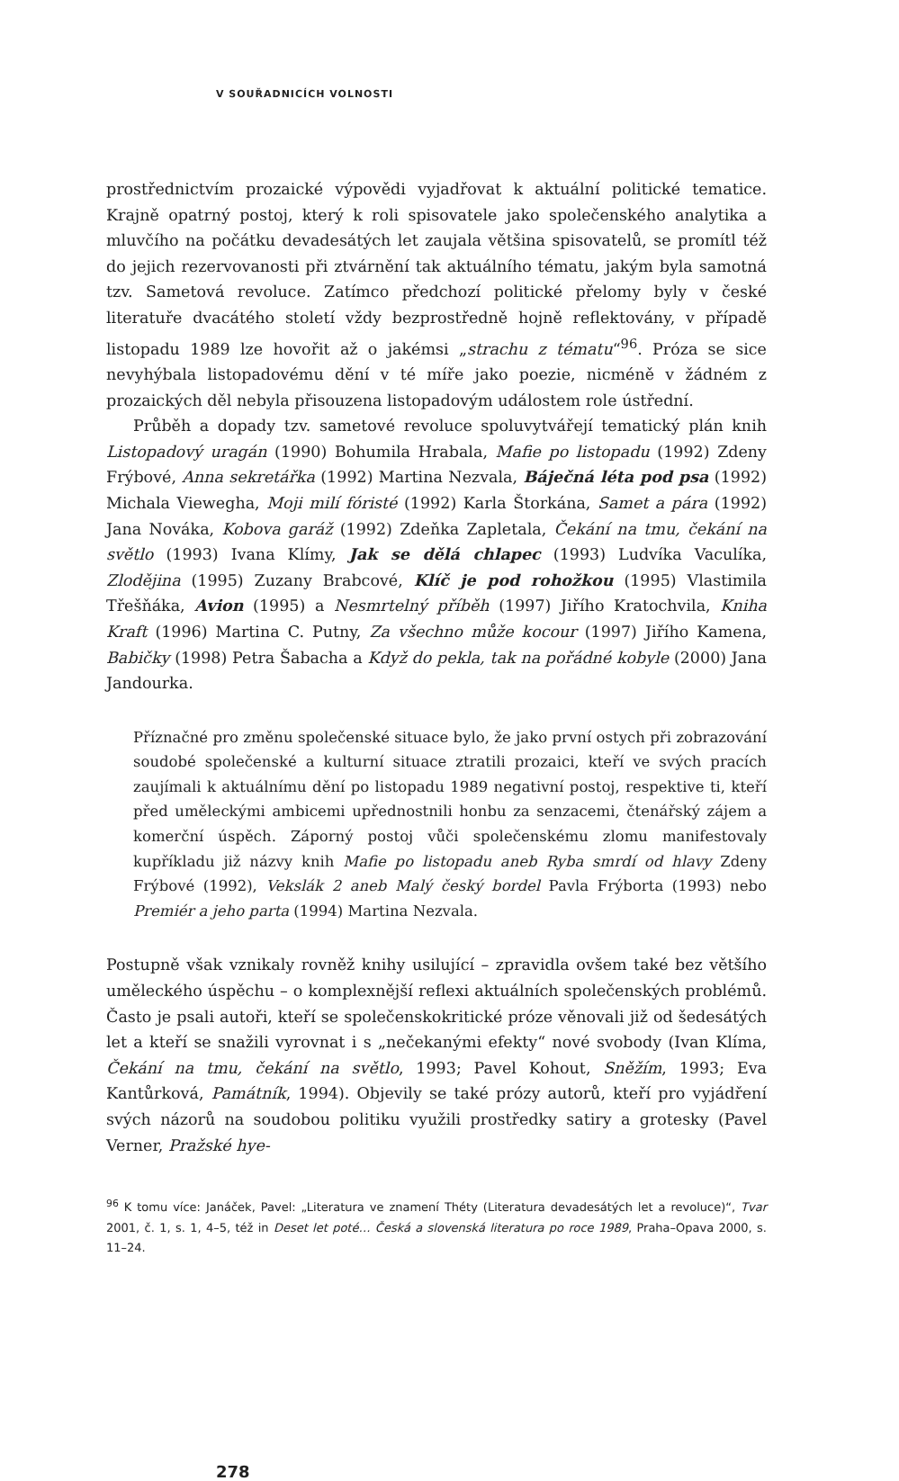V SOUŘADNICÍCH VOLNOSTI
prostřednictvím prozaické výpovědi vyjadřovat k aktuální politické tematice. Krajně opatrný postoj, který k roli spisovatele jako společenského analytika a mluvčího na počátku devadesátých let zaujala většina spisovatelů, se promítl též do jejich rezervovanosti při ztvárnění tak aktuálního tématu, jakým byla samotná tzv. Sametová revoluce. Zatímco předchozí politické přelomy byly v české literatuře dvacátého století vždy bezprostředně hojně reflektovány, v případě listopadu 1989 lze hovořit až o jakémsi „strachu z tématu“<sup>96</sup>. Próza se sice nevyhýbala listopadovému dění v té míře jako poezie, nicméně v žádném z prozaických děl nebyla přisouzena listopadovým událostem role ústřední.
Průběh a dopady tzv. sametové revoluce spoluvytvářejí tematický plán knih Listopadový uragán (1990) Bohumila Hrabala, Mafie po listopadu (1992) Zdeny Frýbové, Anna sekretářka (1992) Martina Nezvala, Báječná léta pod psa (1992) Michala Viewegha, Moji milí fóristé (1992) Karla Štorkána, Samet a pára (1992) Jana Nováka, Kobova garáž (1992) Zdeňka Zapletala, Čekání na tmu, čekání na světlo (1993) Ivana Klímy, Jak se dělá chlapec (1993) Ludvíka Vaculíka, Zlodějina (1995) Zuzany Brabcové, Klíč je pod rohožkou (1995) Vlastimila Třešňáka, Avion (1995) a Nesmrtelný příběh (1997) Jiřího Kratochvila, Kniha Kraft (1996) Martina C. Putny, Za všechno může kocour (1997) Jiřího Kamena, Babičky (1998) Petra Šabacha a Když do pekla, tak na pořádné kobyle (2000) Jana Jandourka.
Příznačné pro změnu společenské situace bylo, že jako první ostych při zobrazování soudobé společenské a kulturní situace ztratili prozaici, kteří ve svých pracích zaujímali k aktuálnímu dění po listopadu 1989 negativní postoj, respektive ti, kteří před uměleckými ambicemi upřednostnili honbu za senzacemi, čtenářský zájem a komerční úspěch. Záporný postoj vůči společenskému zlomu manifestovaly kupříkladu již názvy knih Mafie po listopadu aneb Ryba smrdí od hlavy Zdeny Frýbové (1992), Vekslák 2 aneb Malý český bordel Pavla Frýborta (1993) nebo Premiér a jeho parta (1994) Martina Nezvala.
Postupně však vznikaly rovněž knihy usilující – zpravidla ovšem také bez většího uměleckého úspěchu – o komplexnější reflexi aktuálních společenských problémů. Často je psali autoři, kteří se společenskokritické próze věnovali již od šedesátých let a kteří se snažili vyrovnat i s „nečekanými efekty“ nové svobody (Ivan Klíma, Čekání na tmu, čekání na světlo, 1993; Pavel Kohout, Sněžím, 1993; Eva Kantůrková, Památník, 1994). Objevily se také prózy autorů, kteří pro vyjádření svých názorů na soudobou politiku využili prostředky satiry a grotesky (Pavel Verner, Pražské hye-
<sup>96</sup> K tomu více: Janáček, Pavel: „Literatura ve znamení Théty (Literatura devadesátých let a revoluce)“, Tvar 2001, č. 1, s. 1, 4–5, též in Deset let poté… Česká a slovenská literatura po roce 1989, Praha–Opava 2000, s. 11–24.
278